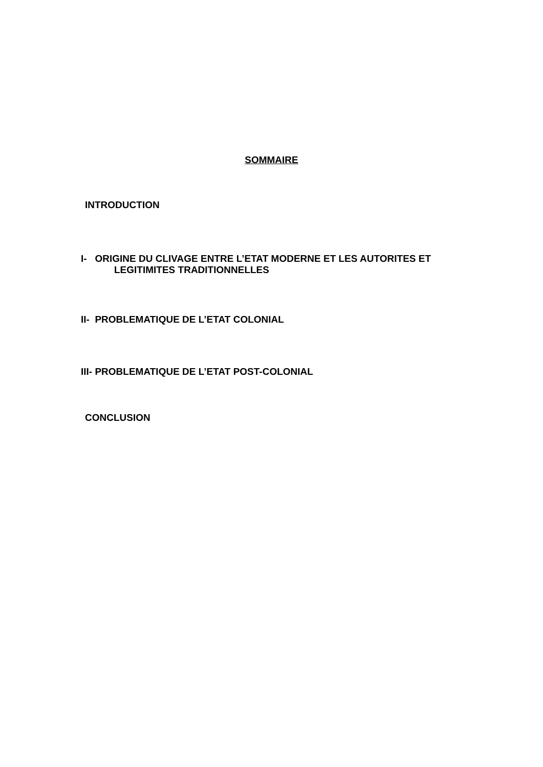SOMMAIRE
INTRODUCTION
I- ORIGINE DU CLIVAGE ENTRE L’ETAT MODERNE ET LES AUTORITES ET
LEGITIMITES TRADITIONNELLES
II- PROBLEMATIQUE DE L’ETAT COLONIAL
III- PROBLEMATIQUE DE L’ETAT POST-COLONIAL
CONCLUSION